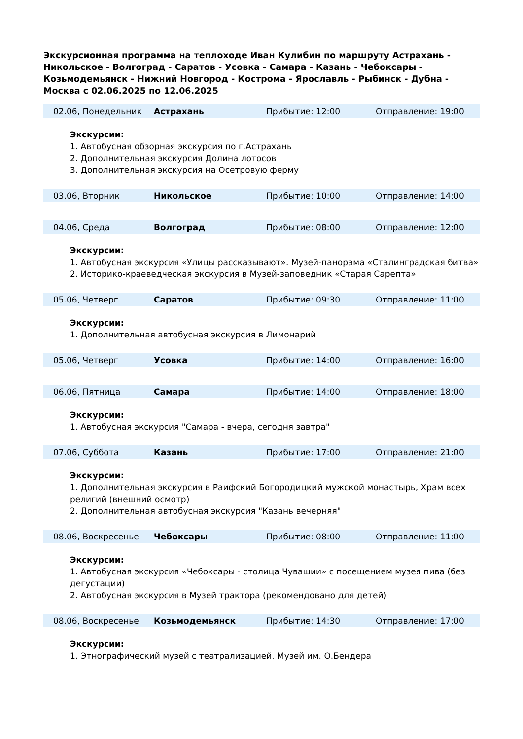Экскурсионная программа на теплоходе Иван Кулибин по маршруту Астрахань - Никольское - Волгоград - Саратов - Усовка - Самара - Казань - Чебоксары - Козьмодемьянск - Нижний Новгород - Кострома - Ярославль - Рыбинск - Дубна - Москва с 02.06.2025 по 12.06.2025
| 02.06, Понедельник | Астрахань | Прибытие: 12:00 | Отправление: 19:00 |
Экскурсии:
1. Автобусная обзорная экскурсия по г.Астрахань
2. Дополнительная экскурсия Долина лотосов
3. Дополнительная экскурсия на Осетровую ферму
| 03.06, Вторник | Никольское | Прибытие: 10:00 | Отправление: 14:00 |
| 04.06, Среда | Волгоград | Прибытие: 08:00 | Отправление: 12:00 |
Экскурсии:
1. Автобусная экскурсия «Улицы рассказывают». Музей-панорама «Сталинградская битва»
2. Историко-краеведческая экскурсия в Музей-заповедник «Старая Сарепта»
| 05.06, Четверг | Саратов | Прибытие: 09:30 | Отправление: 11:00 |
Экскурсии:
1. Дополнительная автобусная экскурсия в Лимонарий
| 05.06, Четверг | Усовка | Прибытие: 14:00 | Отправление: 16:00 |
| 06.06, Пятница | Самара | Прибытие: 14:00 | Отправление: 18:00 |
Экскурсии:
1. Автобусная экскурсия "Самара - вчера, сегодня завтра"
| 07.06, Суббота | Казань | Прибытие: 17:00 | Отправление: 21:00 |
Экскурсии:
1. Дополнительная экскурсия в Раифский Богородицкий мужской монастырь, Храм всех религий (внешний осмотр)
2. Дополнительная автобусная экскурсия "Казань вечерняя"
| 08.06, Воскресенье | Чебоксары | Прибытие: 08:00 | Отправление: 11:00 |
Экскурсии:
1. Автобусная экскурсия «Чебоксары - столица Чувашии» с посещением музея пива (без дегустации)
2. Автобусная экскурсия в Музей трактора (рекомендовано для детей)
| 08.06, Воскресенье | Козьмодемьянск | Прибытие: 14:30 | Отправление: 17:00 |
Экскурсии:
1. Этнографический музей с театрализацией. Музей им. О.Бендера